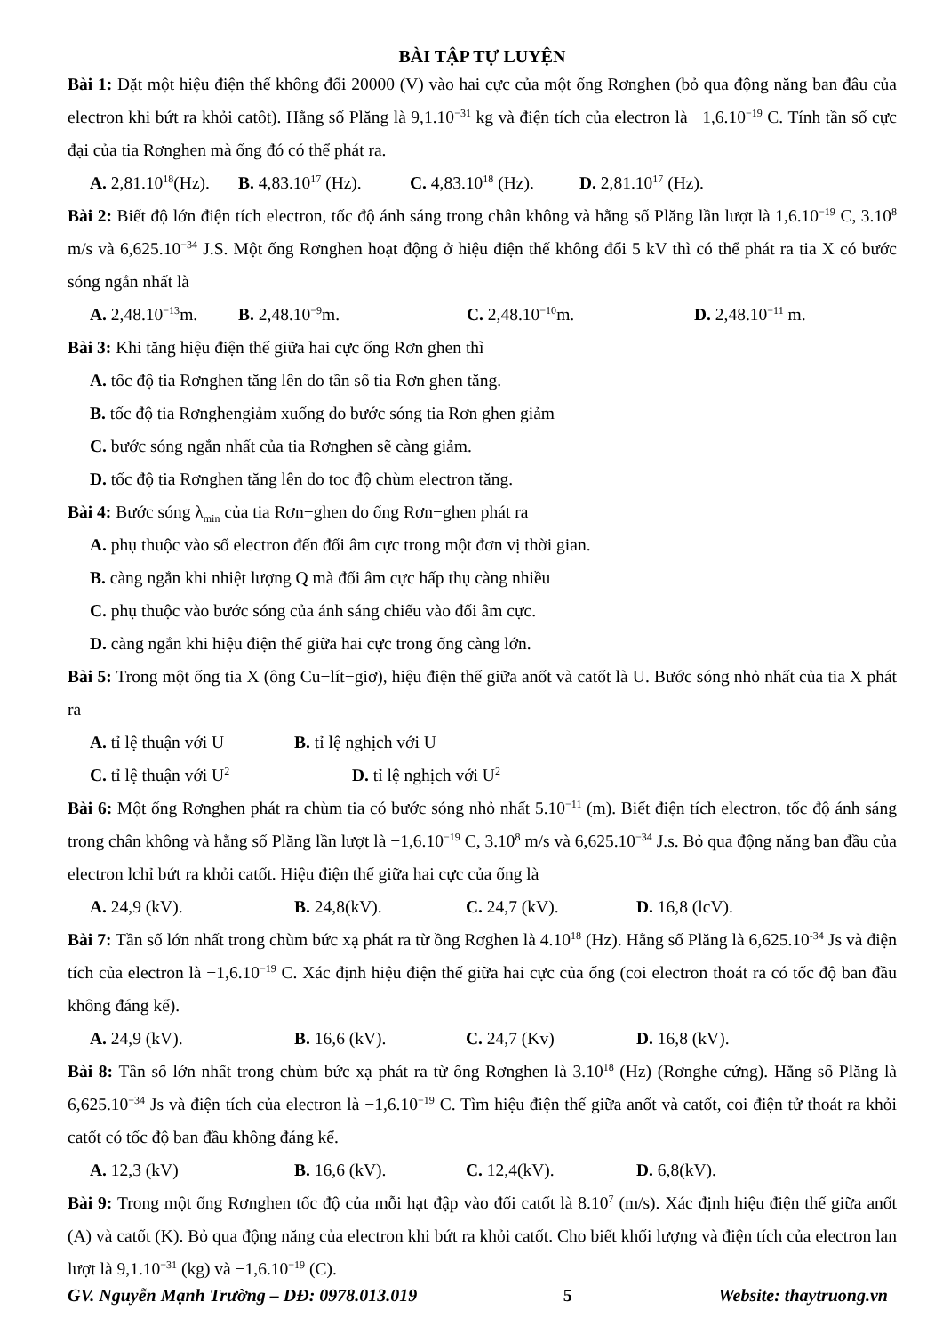BÀI TẬP TỰ LUYỆN
Bài 1: Đặt một hiệu điện thế không đổi 20000 (V) vào hai cực của một ống Rơnghen (bỏ qua động năng ban đâu của electron khi bứt ra khỏi catôt). Hằng số Plăng là 9,1.10<sup>−31</sup> kg và điện tích của electron là −1,6.10<sup>−19</sup> C. Tính tần số cực đại của tia Rơnghen mà ống đó có thể phát ra.
A. 2,81.10<sup>18</sup>(Hz). B. 4,83.10<sup>17</sup> (Hz). C. 4,83.10<sup>18</sup> (Hz). D. 2,81.10<sup>17</sup> (Hz).
Bài 2: Biết độ lớn điện tích electron, tốc độ ánh sáng trong chân không và hằng số Plăng lần lượt là 1,6.10<sup>−19</sup> C, 3.10<sup>8</sup> m/s và 6,625.10<sup>−34</sup> J.S. Một ống Rơnghen hoạt động ở hiệu điện thế không đổi 5 kV thì có thể phát ra tia X có bước sóng ngắn nhất là
A. 2,48.10<sup>−13</sup>m. B. 2,48.10<sup>−9</sup>m. C. 2,48.10<sup>−10</sup>m. D. 2,48.10<sup>−11</sup> m.
Bài 3: Khi tăng hiệu điện thế giữa hai cực ống Rơn ghen thì
A. tốc độ tia Rơnghen tăng lên do tần số tia Rơn ghen tăng.
B. tốc độ tia Rơnghengiảm xuống do bước sóng tia Rơn ghen giảm
C. bước sóng ngắn nhất của tia Rơnghen sẽ càng giảm.
D. tốc độ tia Rơnghen tăng lên do toc độ chùm electron tăng.
Bài 4: Bước sóng λ<sub>min</sub> của tia Rơn−ghen do ống Rơn−ghen phát ra
A. phụ thuộc vào số electron đến đối âm cực trong một đơn vị thời gian.
B. càng ngắn khi nhiệt lượng Q mà đối âm cực hấp thụ càng nhiều
C. phụ thuộc vào bước sóng của ánh sáng chiếu vào đối âm cực.
D. càng ngắn khi hiệu điện thế giữa hai cực trong ống càng lớn.
Bài 5: Trong một ống tia X (ông Cu−lít−giơ), hiệu điện thế giữa anốt và catốt là U. Bước sóng nhỏ nhất của tia X phát ra
A. tỉ lệ thuận với U B. tỉ lệ nghịch với U
C. tỉ lệ thuận với U<sup>2</sup> D. tỉ lệ nghịch với U<sup>2</sup>
Bài 6: Một ống Rơnghen phát ra chùm tia có bước sóng nhỏ nhất 5.10<sup>−11</sup> (m). Biết điện tích electron, tốc độ ánh sáng trong chân không và hằng số Plăng lần lượt là −1,6.10<sup>−19</sup> C, 3.10<sup>8</sup> m/s và 6,625.10<sup>−34</sup> J.s. Bỏ qua động năng ban đầu của electron lchỉ bứt ra khỏi catốt. Hiệu điện thế giữa hai cực của ống là
A. 24,9 (kV). B. 24,8(kV). C. 24,7 (kV). D. 16,8 (lcV).
Bài 7: Tần số lớn nhất trong chùm bức xạ phát ra từ ồng Rơghen là 4.10<sup>18</sup> (Hz). Hằng số Plăng là 6,625.10<sup>-34</sup> Js và điện tích của electron là −1,6.10<sup>−19</sup> C. Xác định hiệu điện thế giữa hai cực của ống (coi electron thoát ra có tốc độ ban đầu không đáng kể).
A. 24,9 (kV). B. 16,6 (kV). C. 24,7 (Kv) D. 16,8 (kV).
Bài 8: Tần số lớn nhất trong chùm bức xạ phát ra từ ống Rơnghen là 3.10<sup>18</sup> (Hz) (Rơnghe cứng). Hằng số Plăng là 6,625.10<sup>−34</sup> Js và điện tích của electron là −1,6.10<sup>−19</sup> C. Tìm hiệu điện thế giữa anốt và catốt, coi điện tử thoát ra khỏi catốt có tốc độ ban đầu không đáng kể.
A. 12,3 (kV) B. 16,6 (kV). C. 12,4(kV). D. 6,8(kV).
Bài 9: Trong một ống Rơnghen tốc độ của mỗi hạt đập vào đối catốt là 8.10<sup>7</sup> (m/s). Xác định hiệu điện thế giữa anốt (A) và catốt (K). Bỏ qua động năng của electron khi bứt ra khỏi catốt. Cho biết khối lượng và điện tích của electron lan lượt là 9,1.10<sup>−31</sup> (kg) và −1,6.10<sup>−19</sup> (C).
GV. Nguyễn Mạnh Trường – DĐ: 0978.013.019 5 Website: thaytruong.vn